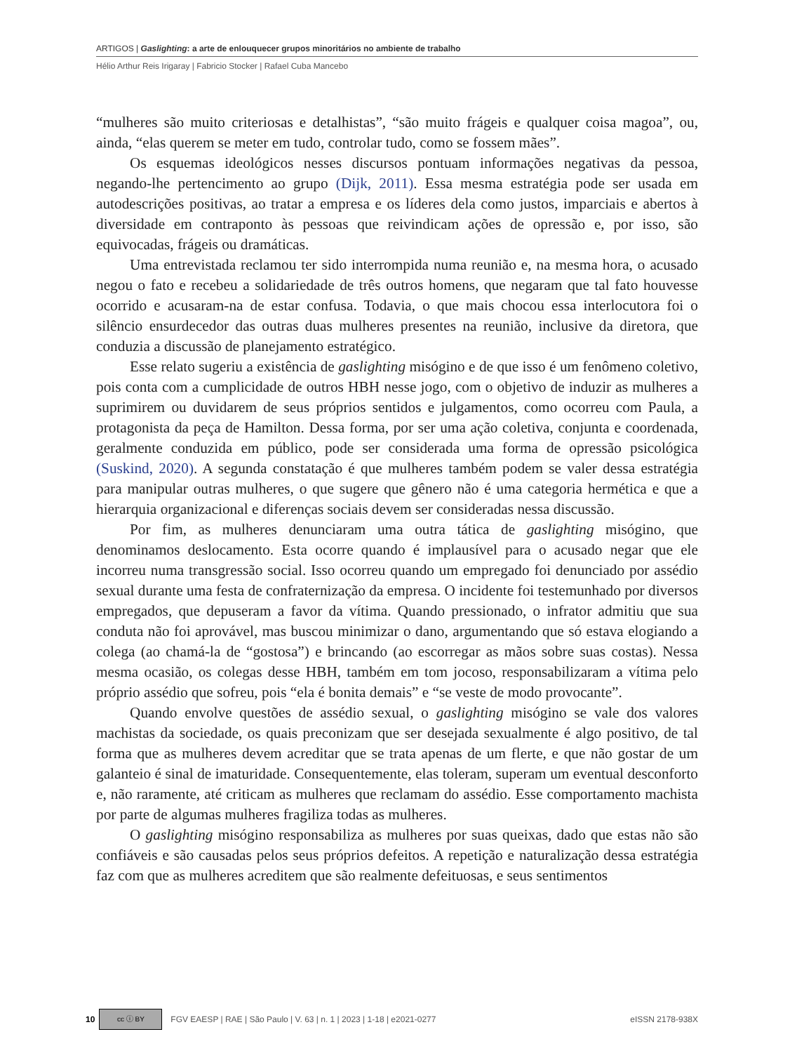ARTIGOS | Gaslighting: a arte de enlouquecer grupos minoritários no ambiente de trabalho
Hélio Arthur Reis Irigaray | Fabricio Stocker | Rafael Cuba Mancebo
“mulheres são muito criteriosas e detalhistas”, “são muito frágeis e qualquer coisa magoa”, ou, ainda, “elas querem se meter em tudo, controlar tudo, como se fossem mães”.
Os esquemas ideológicos nesses discursos pontuam informações negativas da pessoa, negando-lhe pertencimento ao grupo (Dijk, 2011). Essa mesma estratégia pode ser usada em autodescrições positivas, ao tratar a empresa e os líderes dela como justos, imparciais e abertos à diversidade em contraponto às pessoas que reivindicam ações de opressão e, por isso, são equivocadas, frágeis ou dramáticas.
Uma entrevistada reclamou ter sido interrompida numa reunião e, na mesma hora, o acusado negou o fato e recebeu a solidariedade de três outros homens, que negaram que tal fato houvesse ocorrido e acusaram-na de estar confusa. Todavia, o que mais chocou essa interlocutora foi o silêncio ensurdecedor das outras duas mulheres presentes na reunião, inclusive da diretora, que conduzia a discussão de planejamento estratégico.
Esse relato sugeriu a existência de gaslighting misógino e de que isso é um fenômeno coletivo, pois conta com a cumplicidade de outros HBH nesse jogo, com o objetivo de induzir as mulheres a suprimirem ou duvidarem de seus próprios sentidos e julgamentos, como ocorreu com Paula, a protagonista da peça de Hamilton. Dessa forma, por ser uma ação coletiva, conjunta e coordenada, geralmente conduzida em público, pode ser considerada uma forma de opressão psicológica (Suskind, 2020). A segunda constatação é que mulheres também podem se valer dessa estratégia para manipular outras mulheres, o que sugere que gênero não é uma categoria hermética e que a hierarquia organizacional e diferenças sociais devem ser consideradas nessa discussão.
Por fim, as mulheres denunciaram uma outra tática de gaslighting misógino, que denominamos deslocamento. Esta ocorre quando é implausível para o acusado negar que ele incorreu numa transgressão social. Isso ocorreu quando um empregado foi denunciado por assédio sexual durante uma festa de confraternização da empresa. O incidente foi testemunhado por diversos empregados, que depuseram a favor da vítima. Quando pressionado, o infrator admitiu que sua conduta não foi aprovável, mas buscou minimizar o dano, argumentando que só estava elogiando a colega (ao chamá-la de “gostosa”) e brincando (ao escorregar as mãos sobre suas costas). Nessa mesma ocasião, os colegas desse HBH, também em tom jocoso, responsabilizaram a vítima pelo próprio assédio que sofreu, pois “ela é bonita demais” e “se veste de modo provocante”.
Quando envolve questões de assédio sexual, o gaslighting misógino se vale dos valores machistas da sociedade, os quais preconizam que ser desejada sexualmente é algo positivo, de tal forma que as mulheres devem acreditar que se trata apenas de um flerte, e que não gostar de um galanteio é sinal de imaturidade. Consequentemente, elas toleram, superam um eventual desconforto e, não raramente, até criticam as mulheres que reclamam do assédio. Esse comportamento machista por parte de algumas mulheres fragiliza todas as mulheres.
O gaslighting misógino responsabiliza as mulheres por suas queixas, dado que estas não são confiáveis e são causadas pelos seus próprios defeitos. A repetição e naturalização dessa estratégia faz com que as mulheres acreditem que são realmente defeituosas, e seus sentimentos
10 cc ⓘ BY FGV EAESP | RAE | São Paulo | V. 63 | n. 1 | 2023 | 1-18 | e2021-0277 eISSN 2178-938X